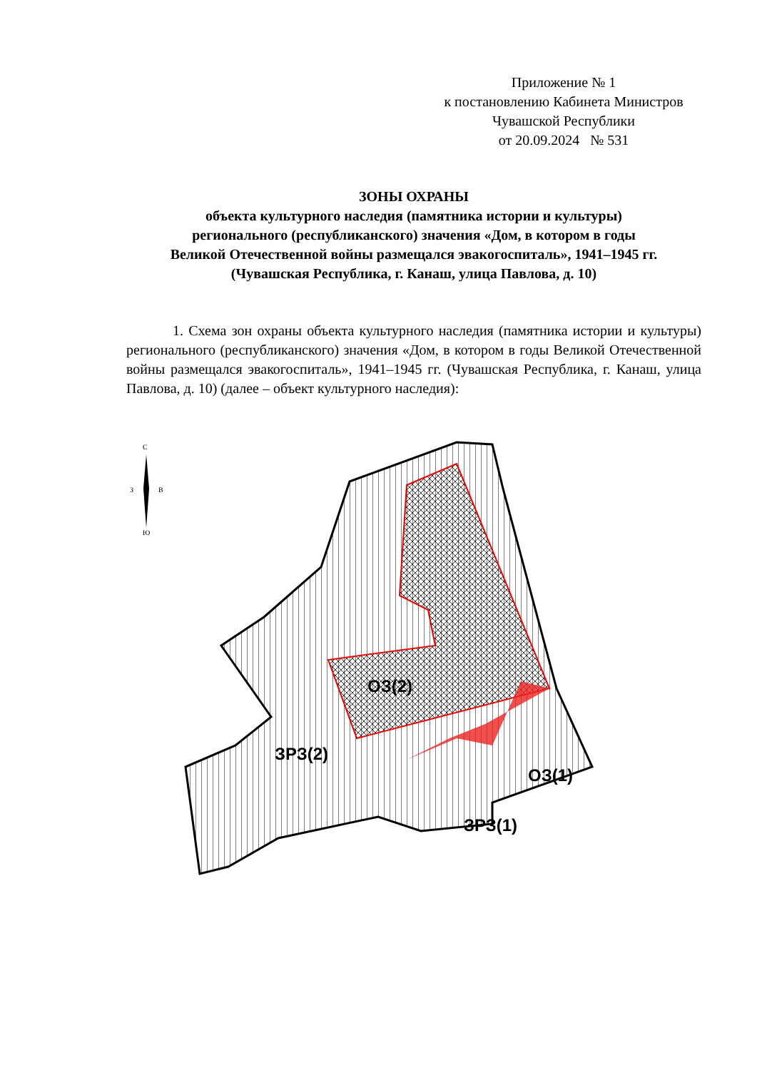Приложение № 1
к постановлению Кабинета Министров
Чувашской Республики
от 20.09.2024 № 531
ЗОНЫ ОХРАНЫ
объекта культурного наследия (памятника истории и культуры)
регионального (республиканского) значения «Дом, в котором в годы
Великой Отечественной войны размещался эвакогоспиталь», 1941–1945 гг.
(Чувашская Республика, г. Канаш, улица Павлова, д. 10)
1. Схема зон охраны объекта культурного наследия (памятника истории и культуры) регионального (республиканского) значения «Дом, в котором в годы Великой Отечественной войны размещался эвакогоспиталь», 1941–1945 гг. (Чувашская Республика, г. Канаш, улица Павлова, д. 10) (далее – объект культурного наследия):
С
З
В
Ю
ОЗ(2)
ЗРЗ(2)
ОЗ(1)
ЗРЗ(1)